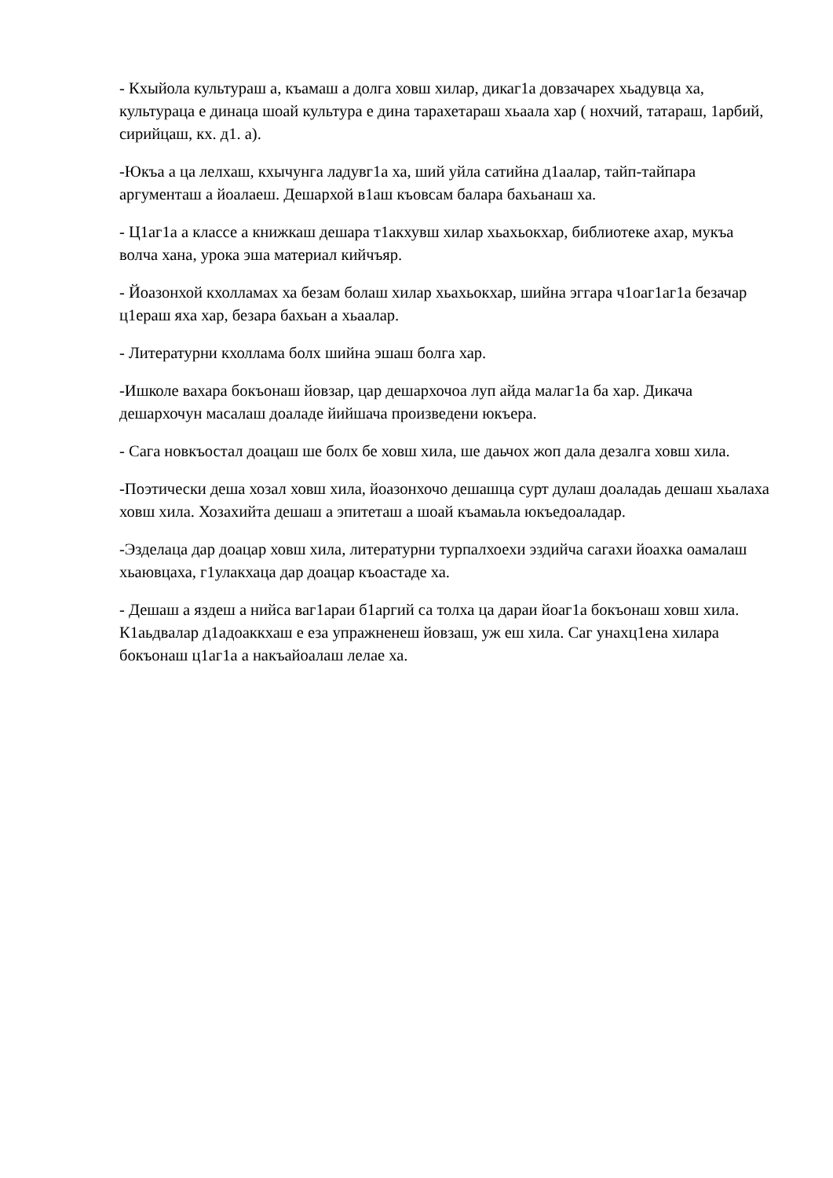- Кхыйола культураш а, къамаш а долга ховш хилар, дикаг1а довзачарех хьадувца ха, культураца е динаца шоай культура е дина тарахетараш хьаала хар ( нохчий, татараш, 1арбий, сирийцаш, кх. д1. а).
-Юкъа а ца лелхаш, кхычунга ладувг1а ха, ший уйла сатийна д1аалар, тайп-тайпара аргументаш а йоалаеш. Дешархой в1аш къовсам балара бахьанаш ха.
- Ц1аг1а а классе а книжкаш дешара т1акхувш хилар хьахьокхар, библиотеке ахар, мукъа волча хана, урока эша материал кийчъяр.
- Йоазонхой кхолламах ха безам болаш хилар хьахьокхар, шийна эггара ч1оаг1аг1а безачар ц1ераш яха хар, безара бахьан а хьаалар.
- Литературни кхоллама болх шийна эшаш болга хар.
-Ишколе вахара бокъонаш йовзар, цар дешархочоа луп айда малаг1а ба хар. Дикача дешархочун масалаш доаладе йийшача произведени юкъера.
- Сага новкъостал доацаш ше болх бе ховш хила, ше даьчох жоп дала дезалга ховш хила.
-Поэтически деша хозал ховш хила, йоазонхочо дешашца сурт дулаш доаладаь дешаш хьалаха ховш хила. Хозахийта дешаш а эпитеташ а шоай къамаьла юкъедоаладар.
-Эзделаца дар доацар ховш хила, литературни турпалхоехи эздийча сагахи йоахка оамалаш хьаювцаха, г1улакхаца дар доацар къоастаде ха.
- Дешаш а яздеш а нийса ваг1араи б1аргий са толха ца дараи йоаг1а бокъонаш ховш хила. К1аьдвалар д1адоаккхаш е еза упражненеш йовзаш, уж еш хила. Саг унахц1ена хилара бокъонаш ц1аг1а а накъайоалаш лелае ха.